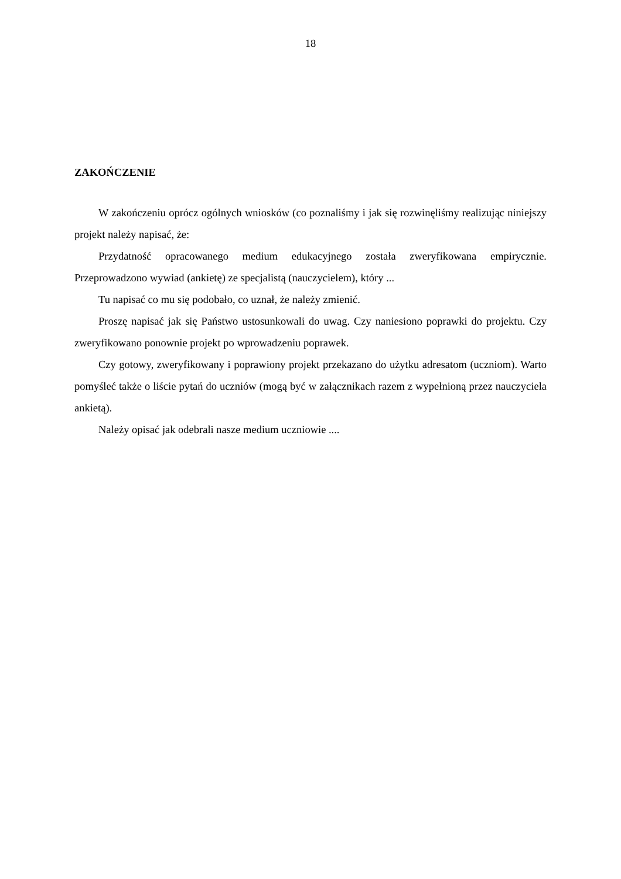18
ZAKOŃCZENIE
W zakończeniu oprócz ogólnych wniosków (co poznaliśmy i jak się rozwinęliśmy realizując niniejszy projekt należy napisać, że:
Przydatność opracowanego medium edukacyjnego została zweryfikowana empirycznie. Przeprowadzono wywiad (ankietę) ze specjalistą (nauczycielem), który ...
Tu napisać co mu się podobało, co uznał, że należy zmienić.
Proszę napisać jak się Państwo ustosunkowali do uwag. Czy naniesiono poprawki do projektu. Czy zweryfikowano ponownie projekt po wprowadzeniu poprawek.
Czy gotowy, zweryfikowany i poprawiony projekt przekazano do użytku adresatom (uczniom). Warto pomyśleć także o liście pytań do uczniów (mogą być w załącznikach razem z wypełnioną przez nauczyciela ankietą).
Należy opisać jak odebrali nasze medium uczniowie ....